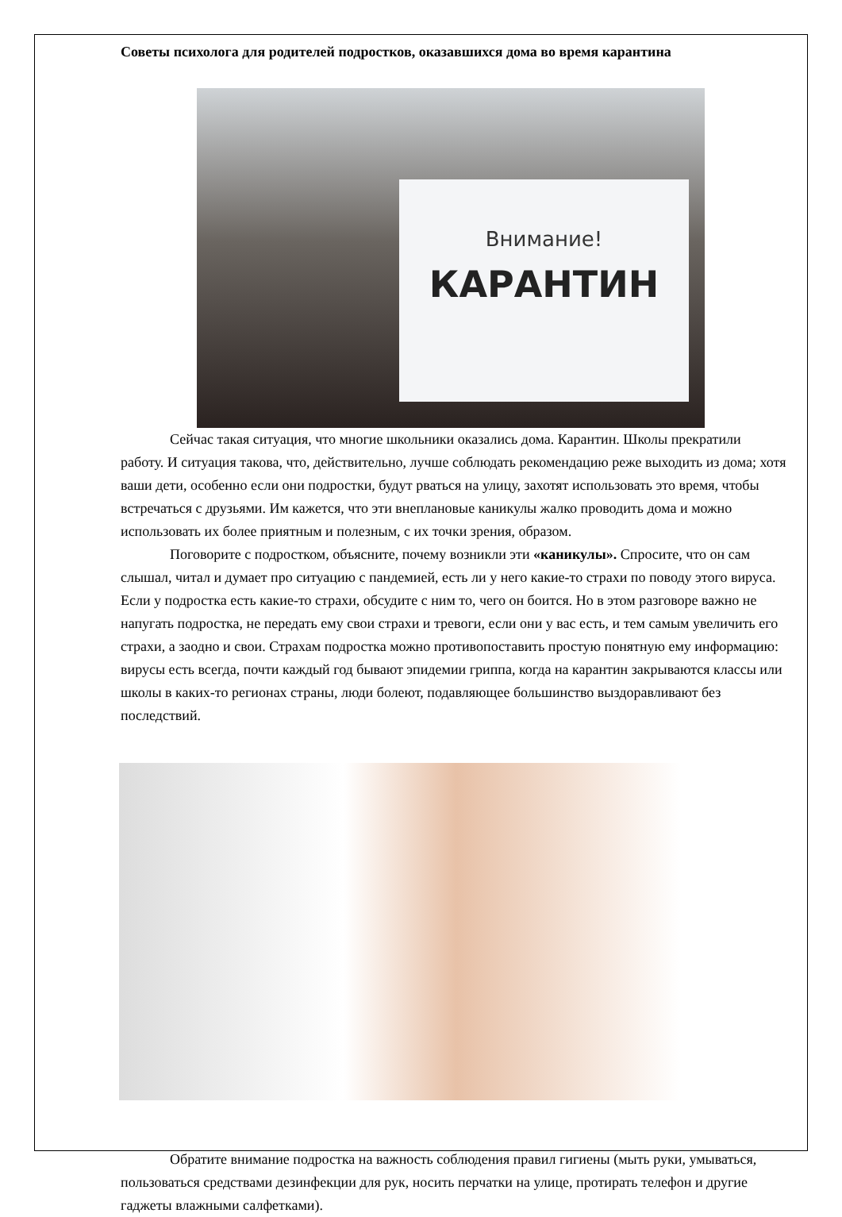Советы психолога для родителей подростков, оказавшихся дома во время карантина
Внимание!
КАРАНТИН
Сейчас такая ситуация, что многие школьники оказались дома. Карантин. Школы прекратили работу. И ситуация такова, что, действительно, лучше соблюдать рекомендацию реже выходить из дома; хотя ваши дети, особенно если они подростки, будут рваться на улицу, захотят использовать это время, чтобы встречаться с друзьями. Им кажется, что эти внеплановые каникулы жалко проводить дома и можно использовать их более приятным и полезным, с их точки зрения, образом.
Поговорите с подростком, объясните, почему возникли эти «каникулы». Спросите, что он сам слышал, читал и думает про ситуацию с пандемией, есть ли у него какие-то страхи по поводу этого вируса. Если у подростка есть какие-то страхи, обсудите с ним то, чего он боится. Но в этом разговоре важно не напугать подростка, не передать ему свои страхи и тревоги, если они у вас есть, и тем самым увеличить его страхи, а заодно и свои. Страхам подростка можно противопоставить простую понятную ему информацию: вирусы есть всегда, почти каждый год бывают эпидемии гриппа, когда на карантин закрываются классы или школы в каких-то регионах страны, люди болеют, подавляющее большинство выздоравливают без последствий.
Обратите внимание подростка на важность соблюдения правил гигиены (мыть руки, умываться, пользоваться средствами дезинфекции для рук, носить перчатки на улице, протирать телефон и другие гаджеты влажными салфетками).